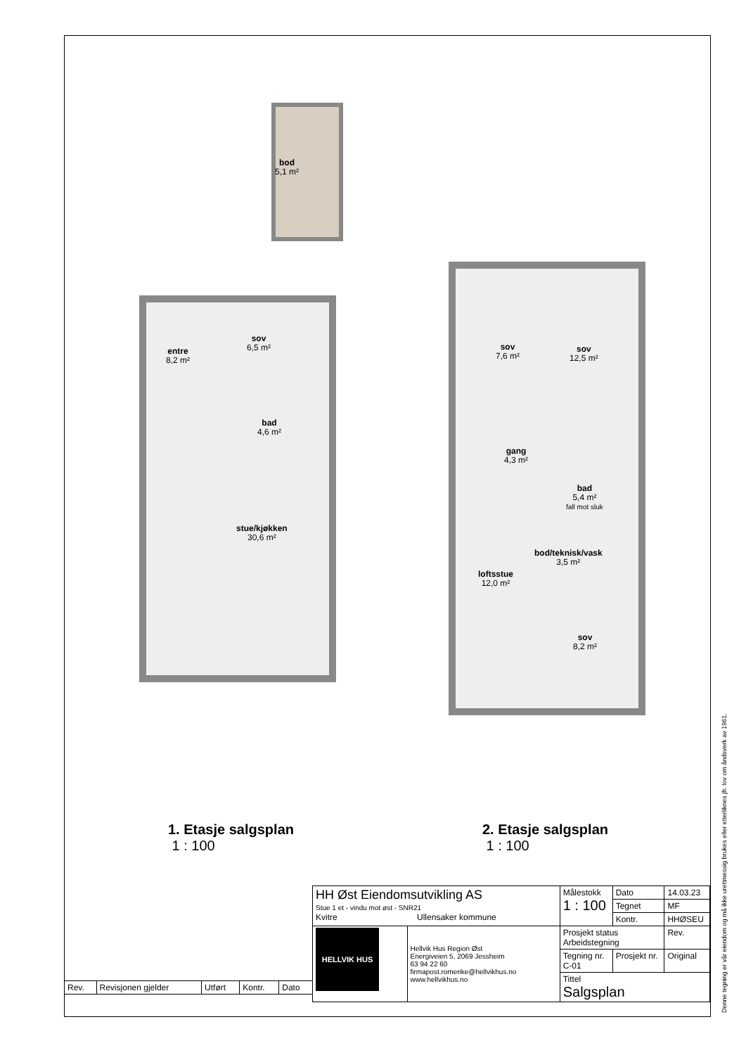bod
5,1 m²
entre
8,2 m²
sov
6,5 m²
bad
4,6 m²
stue/kjøkken
30,6 m²
1. Etasje salgsplan
1 : 100
sov
7,6 m²
sov
12,5 m²
gang
4,3 m²
bad
5,4 m²
fall mot sluk
bod/teknisk/vask
3,5 m²
loftsstue
12,0 m²
sov
8,2 m²
2. Etasje salgsplan
1 : 100
| Rev. | Revisjonen gjelder | Utført | Kontr. | Dato |
| HH Øst Eiendomsutvikling AS Stue 1 et - vindu mot øst - SNR21 Kvitre Ullensaker kommune | | Målestokk 1 : 100 | | Dato | 14.03.23 |
| | | | | Tegnet | MF |
| | | | | Kontr. | HHØSEU |
| HELLVIK HUS | Hellvik Hus Region Øst Energiveien 5, 2069 Jessheim 63 94 22 60 firmapost.romerike@hellvikhus.no www.hellvikhus.no | Prosjekt status Arbeidstegning | | | Rev. |
| | | Tegning nr. C-01 | Prosjekt nr. | | Original |
| | | Tittel Salgsplan | | | |
Denne tegning er vår eiendom og må ikke urettmessig brukes eller etterliknes jfr. lov om åndsverk av 1961.